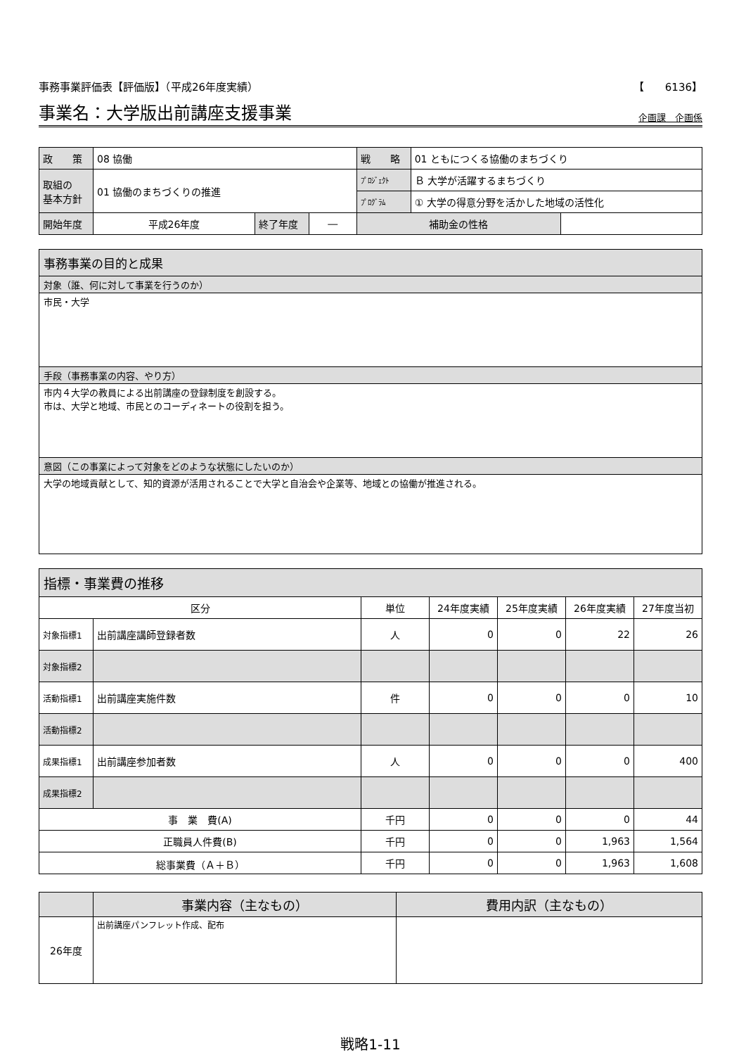事務事業評価表【評価版】（平成26年度実績） 【　　6136】
事業名：大学版出前講座支援事業
企画課　企画係
| 政 策 | 08 協働 | | | 戦 略 | 01 ともにつくる協働のまちづくり | |
| 取組の 基本方針 | 01 協働のまちづくりの推進 | | | ﾌﾟﾛｼﾞｪｸﾄ | Ｂ 大学が活躍するまちづくり | |
| | | | | ﾌﾟﾛｸﾞﾗﾑ | ① 大学の得意分野を活かした地域の活性化 | |
| 開始年度 | 平成26年度 | 終了年度 | ― | 補助金の性格 | | |
事務事業の目的と成果
対象（誰、何に対して事業を行うのか）
市民・大学
手段（事務事業の内容、やり方）
市内４大学の教員による出前講座の登録制度を創設する。
市は、大学と地域、市民とのコーディネートの役割を担う。
意図（この事業によって対象をどのような状態にしたいのか）
大学の地域貢献として、知的資源が活用されることで大学と自治会や企業等、地域との協働が推進される。
指標・事業費の推移
| 区分 | | 単位 | 24年度実績 | 25年度実績 | 26年度実績 | 27年度当初 |
| 対象指標1 | 出前講座講師登録者数 | 人 | 0 | 0 | 22 | 26 |
| 対象指標2 | | | | | | |
| 活動指標1 | 出前講座実施件数 | 件 | 0 | 0 | 0 | 10 |
| 活動指標2 | | | | | | |
| 成果指標1 | 出前講座参加者数 | 人 | 0 | 0 | 0 | 400 |
| 成果指標2 | | | | | | |
| 事 業 費(A) | | 千円 | 0 | 0 | 0 | 44 |
| 正職員人件費(B) | | 千円 | 0 | 0 | 1,963 | 1,564 |
| 総事業費（Ａ＋Ｂ） | | 千円 | 0 | 0 | 1,963 | 1,608 |
| | 事業内容（主なもの） | 費用内訳（主なもの） |
| 26年度 | 出前講座パンフレット作成、配布 | |
戦略1-11